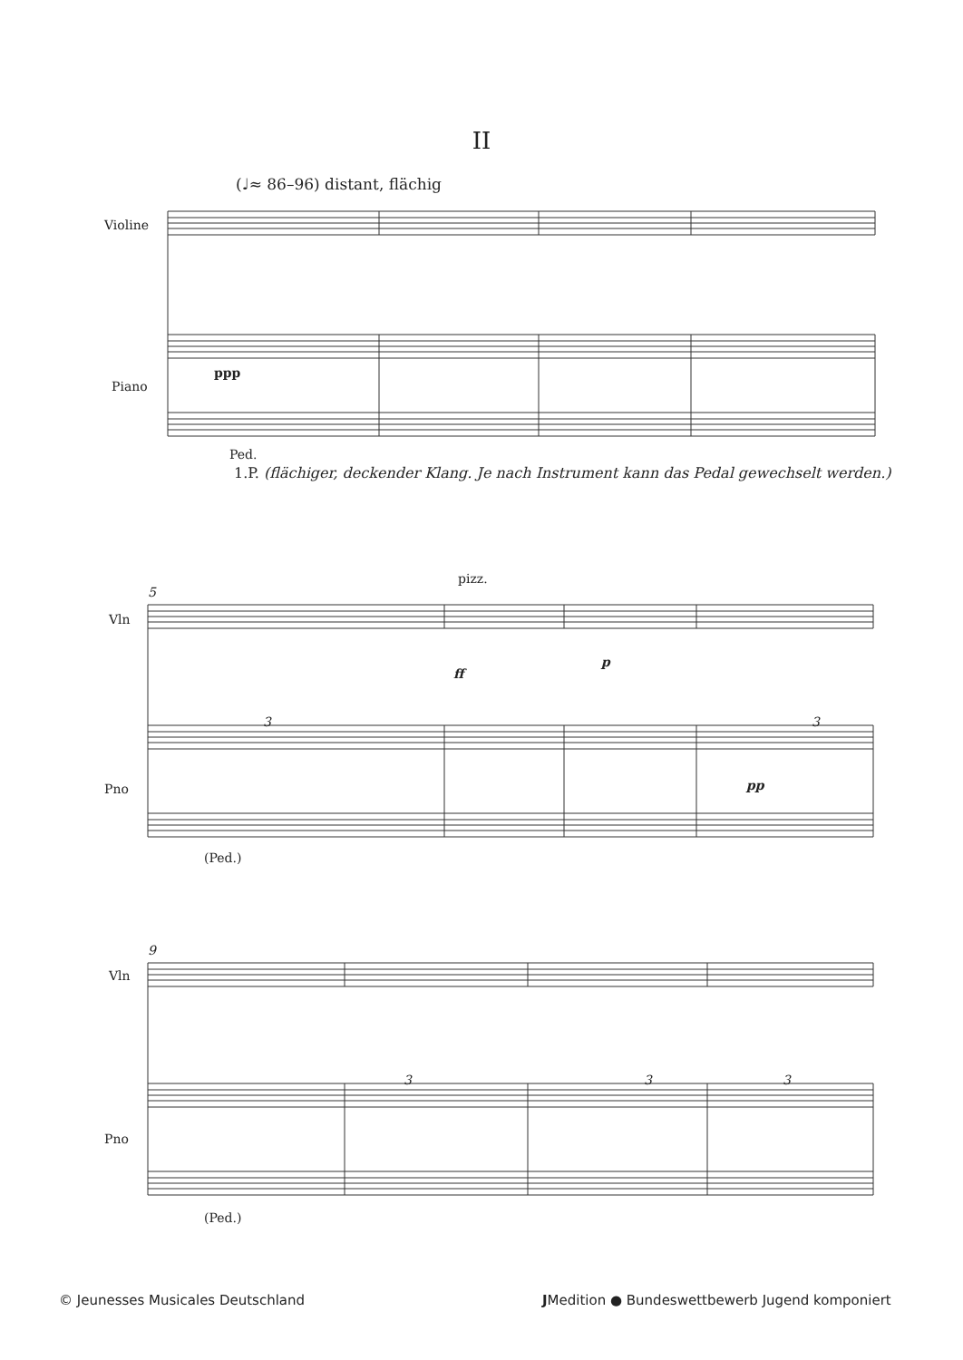II
(♩≈ 86–96) distant, flächig
Violine
Piano
ppp
Ped.
1.P. (flächiger, deckender Klang. Je nach Instrument kann das Pedal gewechselt werden.)
5
pizz.
Vln
ff
p
3 3
Pno pp
(Ped.)
9
Vln
3 3 3
Pno
(Ped.)
© Jeunesses Musicales Deutschland
JMedition ● Bundeswettbewerb Jugend komponiert